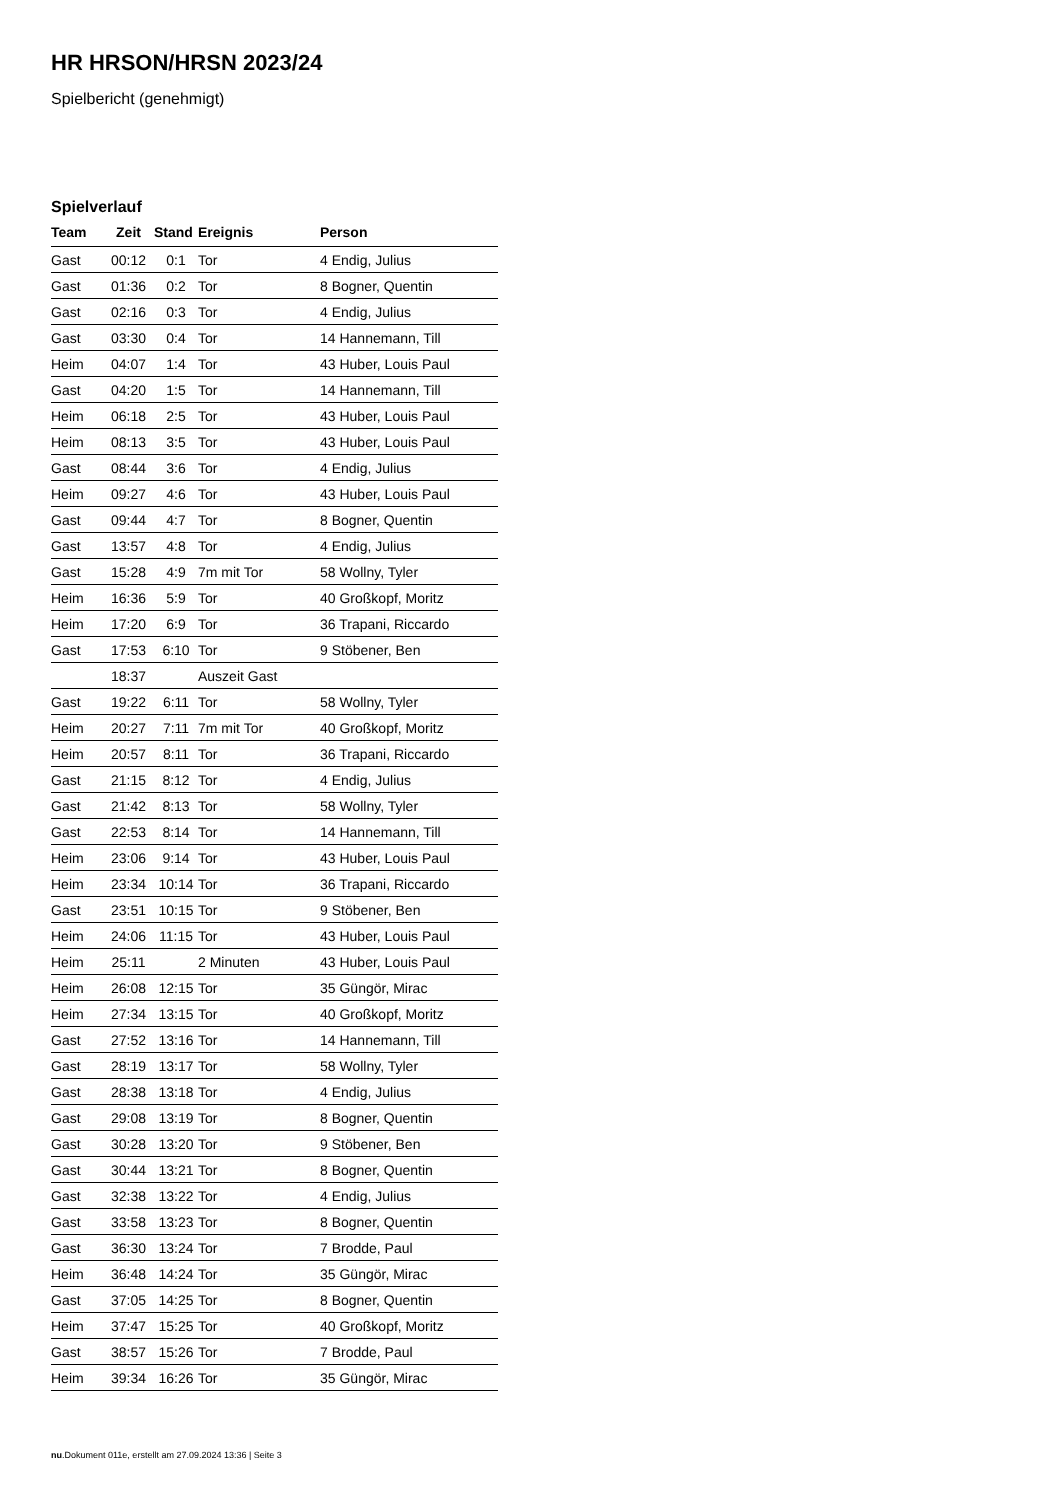HR HRSON/HRSN 2023/24
Spielbericht (genehmigt)
Spielverlauf
| Team | Zeit | Stand | Ereignis | Person |
| --- | --- | --- | --- | --- |
| Gast | 00:12 | 0:1 | Tor | 4 Endig, Julius |
| Gast | 01:36 | 0:2 | Tor | 8 Bogner, Quentin |
| Gast | 02:16 | 0:3 | Tor | 4 Endig, Julius |
| Gast | 03:30 | 0:4 | Tor | 14 Hannemann, Till |
| Heim | 04:07 | 1:4 | Tor | 43 Huber, Louis Paul |
| Gast | 04:20 | 1:5 | Tor | 14 Hannemann, Till |
| Heim | 06:18 | 2:5 | Tor | 43 Huber, Louis Paul |
| Heim | 08:13 | 3:5 | Tor | 43 Huber, Louis Paul |
| Gast | 08:44 | 3:6 | Tor | 4 Endig, Julius |
| Heim | 09:27 | 4:6 | Tor | 43 Huber, Louis Paul |
| Gast | 09:44 | 4:7 | Tor | 8 Bogner, Quentin |
| Gast | 13:57 | 4:8 | Tor | 4 Endig, Julius |
| Gast | 15:28 | 4:9 | 7m mit Tor | 58 Wollny, Tyler |
| Heim | 16:36 | 5:9 | Tor | 40 Großkopf, Moritz |
| Heim | 17:20 | 6:9 | Tor | 36 Trapani, Riccardo |
| Gast | 17:53 | 6:10 | Tor | 9 Stöbener, Ben |
| | 18:37 | | Auszeit Gast | |
| Gast | 19:22 | 6:11 | Tor | 58 Wollny, Tyler |
| Heim | 20:27 | 7:11 | 7m mit Tor | 40 Großkopf, Moritz |
| Heim | 20:57 | 8:11 | Tor | 36 Trapani, Riccardo |
| Gast | 21:15 | 8:12 | Tor | 4 Endig, Julius |
| Gast | 21:42 | 8:13 | Tor | 58 Wollny, Tyler |
| Gast | 22:53 | 8:14 | Tor | 14 Hannemann, Till |
| Heim | 23:06 | 9:14 | Tor | 43 Huber, Louis Paul |
| Heim | 23:34 | 10:14 | Tor | 36 Trapani, Riccardo |
| Gast | 23:51 | 10:15 | Tor | 9 Stöbener, Ben |
| Heim | 24:06 | 11:15 | Tor | 43 Huber, Louis Paul |
| Heim | 25:11 | | 2 Minuten | 43 Huber, Louis Paul |
| Heim | 26:08 | 12:15 | Tor | 35 Güngör, Mirac |
| Heim | 27:34 | 13:15 | Tor | 40 Großkopf, Moritz |
| Gast | 27:52 | 13:16 | Tor | 14 Hannemann, Till |
| Gast | 28:19 | 13:17 | Tor | 58 Wollny, Tyler |
| Gast | 28:38 | 13:18 | Tor | 4 Endig, Julius |
| Gast | 29:08 | 13:19 | Tor | 8 Bogner, Quentin |
| Gast | 30:28 | 13:20 | Tor | 9 Stöbener, Ben |
| Gast | 30:44 | 13:21 | Tor | 8 Bogner, Quentin |
| Gast | 32:38 | 13:22 | Tor | 4 Endig, Julius |
| Gast | 33:58 | 13:23 | Tor | 8 Bogner, Quentin |
| Gast | 36:30 | 13:24 | Tor | 7 Brodde, Paul |
| Heim | 36:48 | 14:24 | Tor | 35 Güngör, Mirac |
| Gast | 37:05 | 14:25 | Tor | 8 Bogner, Quentin |
| Heim | 37:47 | 15:25 | Tor | 40 Großkopf, Moritz |
| Gast | 38:57 | 15:26 | Tor | 7 Brodde, Paul |
| Heim | 39:34 | 16:26 | Tor | 35 Güngör, Mirac |
nu.Dokument 011e, erstellt am 27.09.2024 13:36 | Seite 3